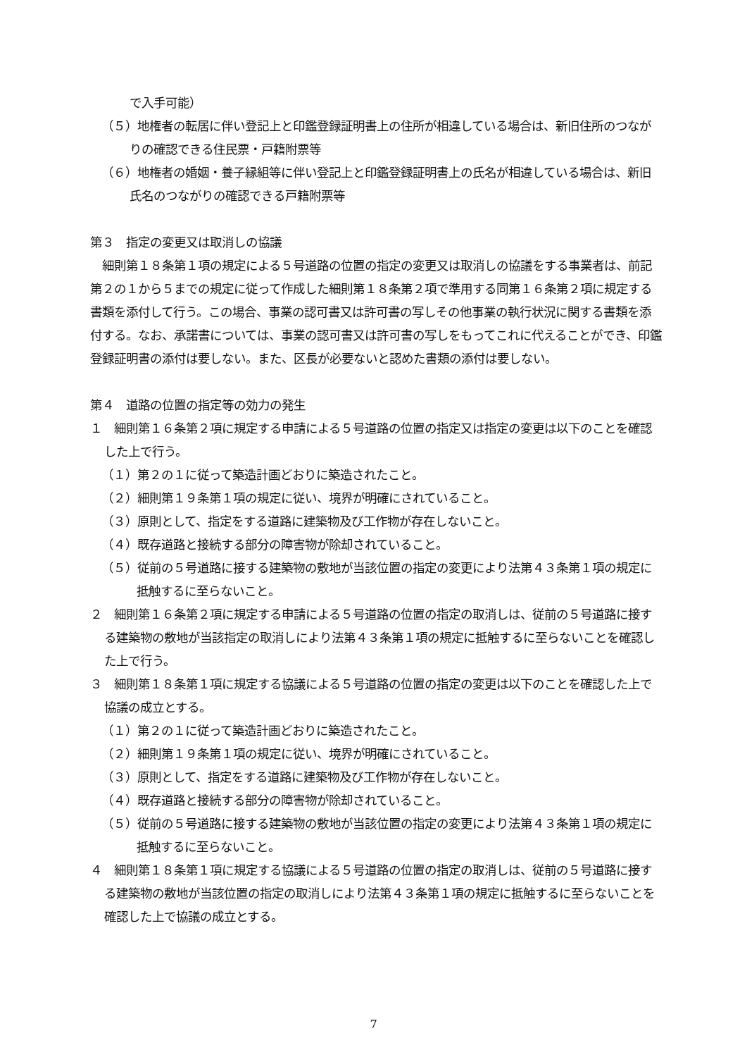で入手可能）
（５）地権者の転居に伴い登記上と印鑑登録証明書上の住所が相違している場合は、新旧住所のつながりの確認できる住民票・戸籍附票等
（６）地権者の婚姻・養子縁組等に伴い登記上と印鑑登録証明書上の氏名が相違している場合は、新旧氏名のつながりの確認できる戸籍附票等
第３　指定の変更又は取消しの協議
　細則第１８条第１項の規定による５号道路の位置の指定の変更又は取消しの協議をする事業者は、前記第２の１から５までの規定に従って作成した細則第１８条第２項で準用する同第１６条第２項に規定する書類を添付して行う。この場合、事業の認可書又は許可書の写しその他事業の執行状況に関する書類を添付する。なお、承諾書については、事業の認可書又は許可書の写しをもってこれに代えることができ、印鑑登録証明書の添付は要しない。また、区長が必要ないと認めた書類の添付は要しない。
第４　道路の位置の指定等の効力の発生
１　細則第１６条第２項に規定する申請による５号道路の位置の指定又は指定の変更は以下のことを確認した上で行う。
（１）第２の１に従って築造計画どおりに築造されたこと。
（２）細則第１９条第１項の規定に従い、境界が明確にされていること。
（３）原則として、指定をする道路に建築物及び工作物が存在しないこと。
（４）既存道路と接続する部分の障害物が除却されていること。
（５）従前の５号道路に接する建築物の敷地が当該位置の指定の変更により法第４３条第１項の規定に抵触するに至らないこと。
２　細則第１６条第２項に規定する申請による５号道路の位置の指定の取消しは、従前の５号道路に接する建築物の敷地が当該指定の取消しにより法第４３条第１項の規定に抵触するに至らないことを確認した上で行う。
３　細則第１８条第１項に規定する協議による５号道路の位置の指定の変更は以下のことを確認した上で協議の成立とする。
（１）第２の１に従って築造計画どおりに築造されたこと。
（２）細則第１９条第１項の規定に従い、境界が明確にされていること。
（３）原則として、指定をする道路に建築物及び工作物が存在しないこと。
（４）既存道路と接続する部分の障害物が除却されていること。
（５）従前の５号道路に接する建築物の敷地が当該位置の指定の変更により法第４３条第１項の規定に抵触するに至らないこと。
４　細則第１８条第１項に規定する協議による５号道路の位置の指定の取消しは、従前の５号道路に接する建築物の敷地が当該位置の指定の取消しにより法第４３条第１項の規定に抵触するに至らないことを確認した上で協議の成立とする。
7